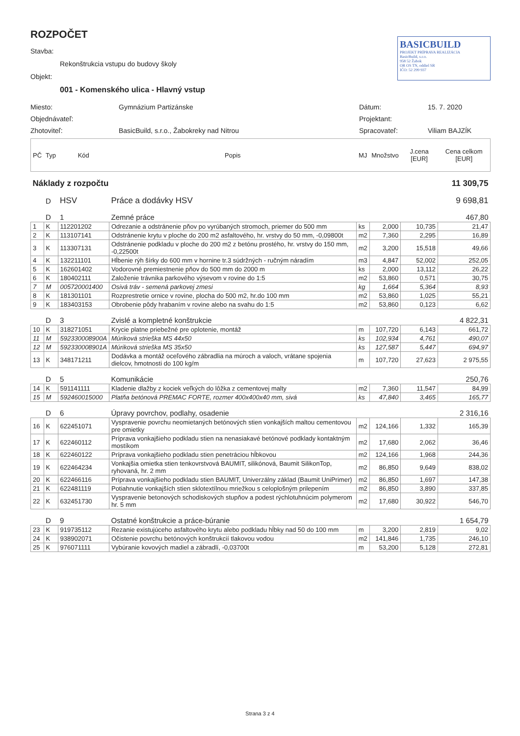ROZPOČET
Stavba:
Rekonštrukcia vstupu do budovy školy
Objekt:
001 - Komenského ulica - Hlavný vstup
BASICBUILD
PROJEKT PRÍPRAVA REALIZÁCIA
BasicBuild, s.r.o.
958 52 Žabok
OR OS TN, oddiel SR
IČO: 52 299 937
Miesto: Gymnázium Partizánske Dátum: 15. 7. 2020
Objednávateľ: Projektant:
Zhotoviteľ: BasicBuild, s.r.o., Žabokreky nad Nitrou Spracovateľ: Viliam BAJZÍK
| PČ | Typ | Kód | Popis | MJ | Množstvo | J.cena [EUR] | Cena celkom [EUR] |
| --- | --- | --- | --- | --- | --- | --- | --- |
| Náklady z rozpočtu | | | | | | | 11 309,75 |
| | D | HSV | Práce a dodávky HSV | | | | 9 698,81 |
| | D | 1 | Zemné práce | | | | 467,80 |
| 1 | K | 112201202 | Odrezanie a odstránenie pňov po vyrúbaných stromoch, priemer do 500 mm | ks | 2,000 | 10,735 | 21,47 |
| 2 | K | 113107141 | Odstránenie krytu v ploche do 200 m2 asfaltového, hr. vrstvy do 50 mm, -0,09800t | m2 | 7,360 | 2,295 | 16,89 |
| 3 | K | 113307131 | Odstránenie podkladu v ploche do 200 m2 z betónu prostého, hr. vrstvy do 150 mm, -0,22500t | m2 | 3,200 | 15,518 | 49,66 |
| 4 | K | 132211101 | Hĺbenie rýh šírky do 600 mm v hornine tr.3 súdržných - ručným náradím | m3 | 4,847 | 52,002 | 252,05 |
| 5 | K | 162601402 | Vodorovné premiestnenie pňov do 500 mm do 2000 m | ks | 2,000 | 13,112 | 26,22 |
| 6 | K | 180402111 | Založenie trávnika parkového výsevom v rovine do 1:5 | m2 | 53,860 | 0,571 | 30,75 |
| 7 | M | 005720001400 | Osivá tráv - semená parkovej zmesi | kg | 1,664 | 5,364 | 8,93 |
| 8 | K | 181301101 | Rozprestretie ornice v rovine, plocha do 500 m2, hr.do 100 mm | m2 | 53,860 | 1,025 | 55,21 |
| 9 | K | 183403153 | Obrobenie pôdy hrabaním v rovine alebo na svahu do 1:5 | m2 | 53,860 | 0,123 | 6,62 |
| | D | 3 | Zvislé a kompletné konštrukcie | | | | 4 822,31 |
| 10 | K | 318271051 | Krycie platne priebežné pre oplotenie, montáž | m | 107,720 | 6,143 | 661,72 |
| 11 | M | 592330008900A | Múriková strieška MS 44x50 | ks | 102,934 | 4,761 | 490,07 |
| 12 | M | 592330008901A | Múriková strieška MS 35x50 | ks | 127,587 | 5,447 | 694,97 |
| 13 | K | 348171211 | Dodávka a montáž oceľového zábradlia na múroch a valoch, vrátane spojenia dielcov, hmotnosti do 100 kg/m | m | 107,720 | 27,623 | 2 975,55 |
| | D | 5 | Komunikácie | | | | 250,76 |
| 14 | K | 591141111 | Kladenie dlažby z kociek veľkých do lôžka z cementovej malty | m2 | 7,360 | 11,547 | 84,99 |
| 15 | M | 592460015000 | Platňa betónová PREMAC FORTE, rozmer 400x400x40 mm, sivá | ks | 47,840 | 3,465 | 165,77 |
| | D | 6 | Úpravy povrchov, podlahy, osadenie | | | | 2 316,16 |
| 16 | K | 622451071 | Vyspravenie povrchu neomietaných betónových stien vonkajších maltou cementovou pre omietky | m2 | 124,166 | 1,332 | 165,39 |
| 17 | K | 622460112 | Príprava vonkajšieho podkladu stien na nenasiakavé betónové podklady kontaktným mostíkom | m2 | 17,680 | 2,062 | 36,46 |
| 18 | K | 622460122 | Príprava vonkajšieho podkladu stien penetráciou hĺbkovou | m2 | 124,166 | 1,968 | 244,36 |
| 19 | K | 622464234 | Vonkajšia omietka stien tenkovrstvová BAUMIT, silikónová, Baumit SilikonTop, ryhovaná, hr. 2 mm | m2 | 86,850 | 9,649 | 838,02 |
| 20 | K | 622466116 | Príprava vonkajšieho podkladu stien BAUMIT, Univerzálny základ (Baumit UniPrimer) | m2 | 86,850 | 1,697 | 147,38 |
| 21 | K | 622481119 | Potiahnutie vonkajších stien sklotextílnou mriežkou s celoplošným prilepením | m2 | 86,850 | 3,890 | 337,85 |
| 22 | K | 632451730 | Vyspravenie betonových schodiskových stupňov a podest rýchlotuhnúcim polymerom hr. 5 mm | m2 | 17,680 | 30,922 | 546,70 |
| | D | 9 | Ostatné konštrukcie a práce-búranie | | | | 1 654,79 |
| 23 | K | 919735112 | Rezanie existujúceho asfaltového krytu alebo podkladu hĺbky nad 50 do 100 mm | m | 3,200 | 2,819 | 9,02 |
| 24 | K | 938902071 | Očistenie povrchu betónových konštrukcií tlakovou vodou | m2 | 141,846 | 1,735 | 246,10 |
| 25 | K | 976071111 | Vybúranie kovových madiel a zábradlí, -0,03700t | m | 53,200 | 5,128 | 272,81 |
Strana 3 z 4